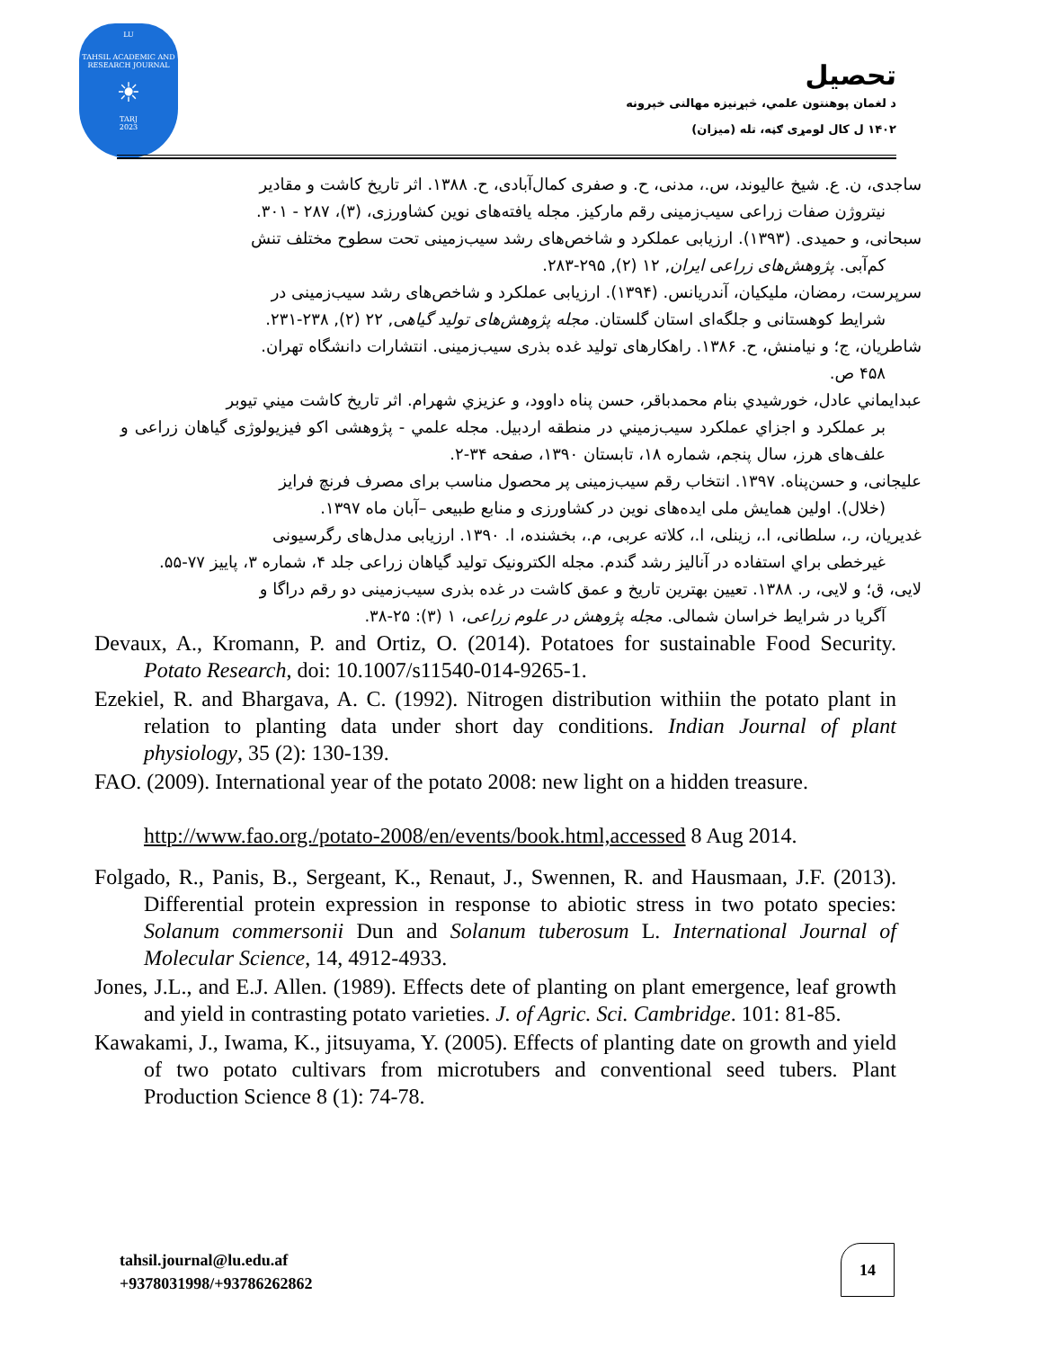LU
TAHSIL ACADEMIC AND RESEARCH JOURNAL
☀
TARJ
2023
تحصیل
د لغمان پوهنتون علمي، څېړنيزه مهالنی خپرونه
۱۴۰۲ ل کال لومړی ګڼه، تله (میزان)
ساجدی، ن. ع. شیخ عالیوند، س.، مدنی، ح. و صفری کمال‌آبادی، ح. ۱۳۸۸. اثر تاریخ کاشت و مقادیر
نیتروژن صفات زراعی سیب‌زمینی رقم مارکیز. مجله یافته‌های نوین کشاورزی، (۳)، ۲۸۷ - ۳۰۱.
سبحانی، و حمیدی. (۱۳۹۳). ارزیابی عملکرد و شاخص‌های رشد سیب‌زمینی تحت سطوح مختلف تنش
کم‌آبی. پژوهش‌های زراعی ایران, ۱۲ (۲), ۲۹۵-۲۸۳.
سرپرست، رمضان، ملیکیان، آندریانس. (۱۳۹۴). ارزیابی عملکرد و شاخص‌های رشد سیب‌زمینی در
شرایط کوهستانی و جلگه‌ای استان گلستان. مجله پژوهش‌های تولید گیاهی, ۲۲ (۲), ۲۳۸-۲۳۱.
شاطریان، ج؛ و نیامنش، ح. ۱۳۸۶. راهکارهای تولید غده بذری سیب‌زمینی. انتشارات دانشگاه تهران.
۴۵۸ ص.
عبدایماني عادل، خورشيدي بنام محمدباقر، حسن پناه داوود، و عزيزي شهرام. اثر تاريخ كاشت ميني تيوبر
بر عملكرد و اجزاي عملكرد سيب‌زميني در منطقه اردبيل. مجله علمي - پژوهشی اکو فیزیولوژی گیاهان زراعی و علف‌های هرز، سال پنجم، شماره ۱۸، تابستان ۱۳۹۰، صفحه ۳۴-۲.
علیجانی، و حسن‌پناه. ۱۳۹۷. انتخاب رقم سیب‌زمینی پر محصول مناسب برای مصرف فرنچ فرایز
(خلال). اولین همایش ملی ایده‌های نوین در کشاورزی و منابع طبیعی –آبان ماه ۱۳۹۷.
غدیریان، ر.، سلطانی، ا.، زینلی، ا.، کلاته عربی، م.، بخشنده، ا. ۱۳۹۰. ارزیابی مدل‌های رگرسیونی
غیرخطی براي استفاده در آنالیز رشد گندم. مجله الکترونیک تولید گیاهان زراعی جلد ۴، شماره ۳، پاییز ۷۷-۵۵.
لایی، ق؛ و لایی، ر. ۱۳۸۸. تعیین بهترین تاریخ و عمق کاشت در غده بذری سیب‌زمینی دو رقم دراگا و
آگریا در شرایط خراسان شمالی. مجله پژوهش در علوم زراعی، ۱ (۳): ۲۵-۳۸.
Devaux, A., Kromann, P. and Ortiz, O. (2014). Potatoes for sustainable Food Security. Potato Research, doi: 10.1007/s11540-014-9265-1.
Ezekiel, R. and Bhargava, A. C. (1992). Nitrogen distribution withiin the potato plant in relation to planting data under short day conditions. Indian Journal of plant physiology, 35 (2): 130-139.
FAO. (2009). International year of the potato 2008: new light on a hidden treasure.
http://www.fao.org./potato-2008/en/events/book.html,accessed 8 Aug 2014.
Folgado, R., Panis, B., Sergeant, K., Renaut, J., Swennen, R. and Hausmaan, J.F. (2013). Differential protein expression in response to abiotic stress in two potato species: Solanum commersonii Dun and Solanum tuberosum L. International Journal of Molecular Science, 14, 4912-4933.
Jones, J.L., and E.J. Allen. (1989). Effects dete of planting on plant emergence, leaf growth and yield in contrasting potato varieties. J. of Agric. Sci. Cambridge. 101: 81-85.
Kawakami, J., Iwama, K., jitsuyama, Y. (2005). Effects of planting date on growth and yield of two potato cultivars from microtubers and conventional seed tubers. Plant Production Science 8 (1): 74-78.
tahsil.journal@lu.edu.af
+9378031998/+93786262862
14